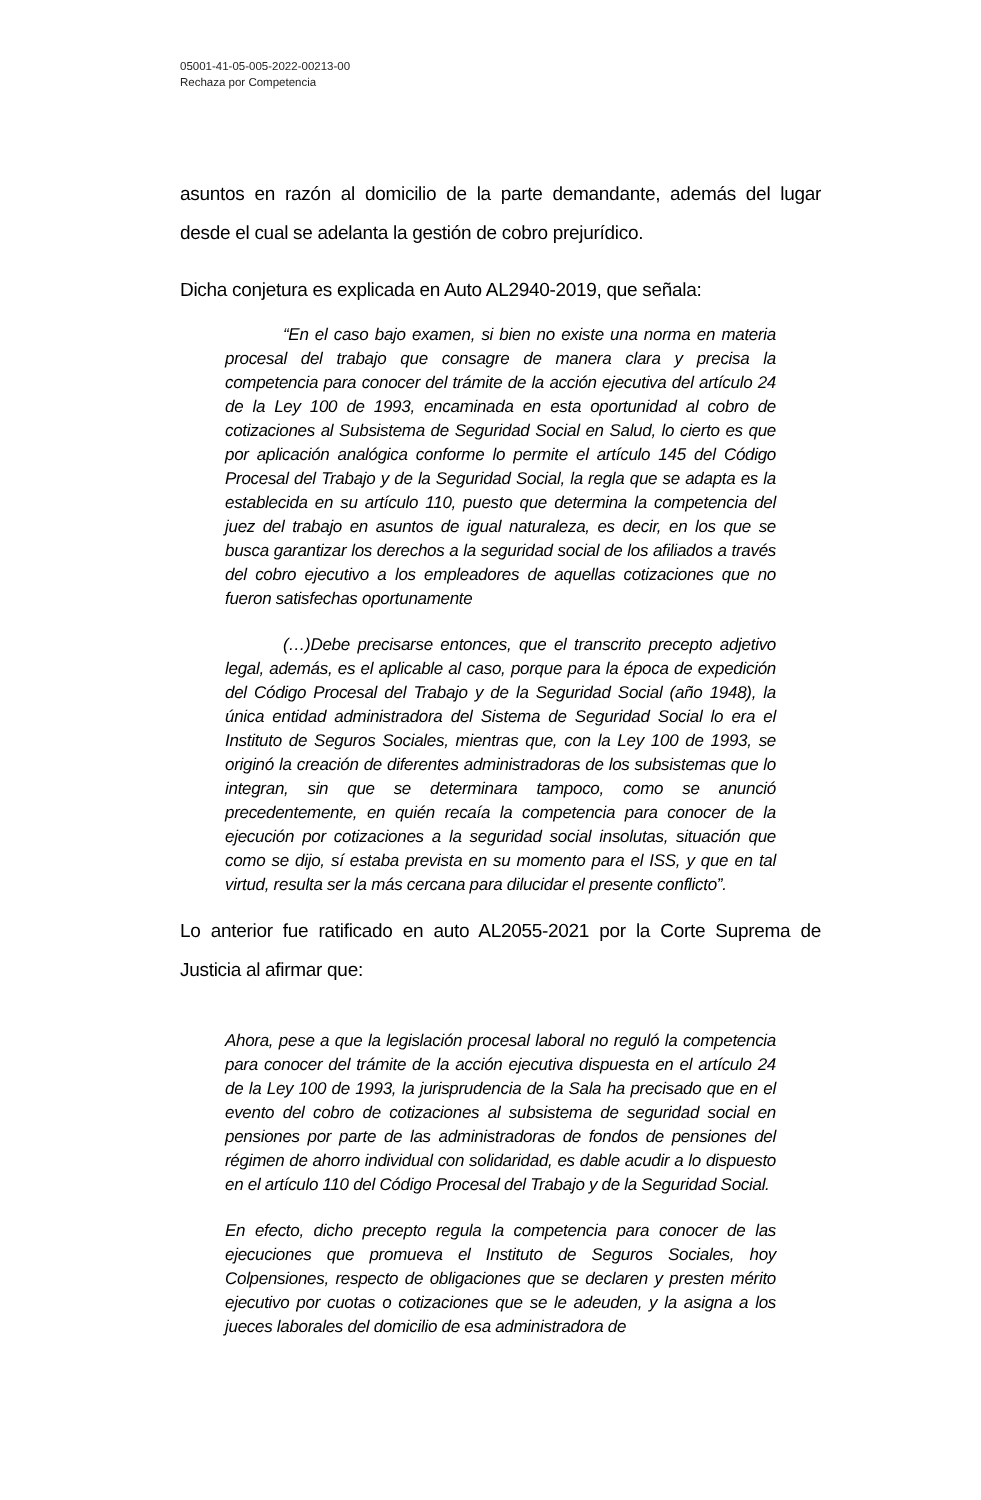05001-41-05-005-2022-00213-00
Rechaza por Competencia
asuntos en razón al domicilio de la parte demandante, además del lugar desde el cual se adelanta la gestión de cobro prejurídico.
Dicha conjetura es explicada en Auto AL2940-2019, que señala:
“En el caso bajo examen, si bien no existe una norma en materia procesal del trabajo que consagre de manera clara y precisa la competencia para conocer del trámite de la acción ejecutiva del artículo 24 de la Ley 100 de 1993, encaminada en esta oportunidad al cobro de cotizaciones al Subsistema de Seguridad Social en Salud, lo cierto es que por aplicación analógica conforme lo permite el artículo 145 del Código Procesal del Trabajo y de la Seguridad Social, la regla que se adapta es la establecida en su artículo 110, puesto que determina la competencia del juez del trabajo en asuntos de igual naturaleza, es decir, en los que se busca garantizar los derechos a la seguridad social de los afiliados a través del cobro ejecutivo a los empleadores de aquellas cotizaciones que no fueron satisfechas oportunamente
(…)Debe precisarse entonces, que el transcrito precepto adjetivo legal, además, es el aplicable al caso, porque para la época de expedición del Código Procesal del Trabajo y de la Seguridad Social (año 1948), la única entidad administradora del Sistema de Seguridad Social lo era el Instituto de Seguros Sociales, mientras que, con la Ley 100 de 1993, se originó la creación de diferentes administradoras de los subsistemas que lo integran, sin que se determinara tampoco, como se anunció precedentemente, en quién recaía la competencia para conocer de la ejecución por cotizaciones a la seguridad social insolutas, situación que como se dijo, sí estaba prevista en su momento para el ISS, y que en tal virtud, resulta ser la más cercana para dilucidar el presente conflicto”.
Lo anterior fue ratificado en auto AL2055-2021 por la Corte Suprema de Justicia al afirmar que:
Ahora, pese a que la legislación procesal laboral no reguló la competencia para conocer del trámite de la acción ejecutiva dispuesta en el artículo 24 de la Ley 100 de 1993, la jurisprudencia de la Sala ha precisado que en el evento del cobro de cotizaciones al subsistema de seguridad social en pensiones por parte de las administradoras de fondos de pensiones del régimen de ahorro individual con solidaridad, es dable acudir a lo dispuesto en el artículo 110 del Código Procesal del Trabajo y de la Seguridad Social.
En efecto, dicho precepto regula la competencia para conocer de las ejecuciones que promueva el Instituto de Seguros Sociales, hoy Colpensiones, respecto de obligaciones que se declaren y presten mérito ejecutivo por cuotas o cotizaciones que se le adeuden, y la asigna a los jueces laborales del domicilio de esa administradora de